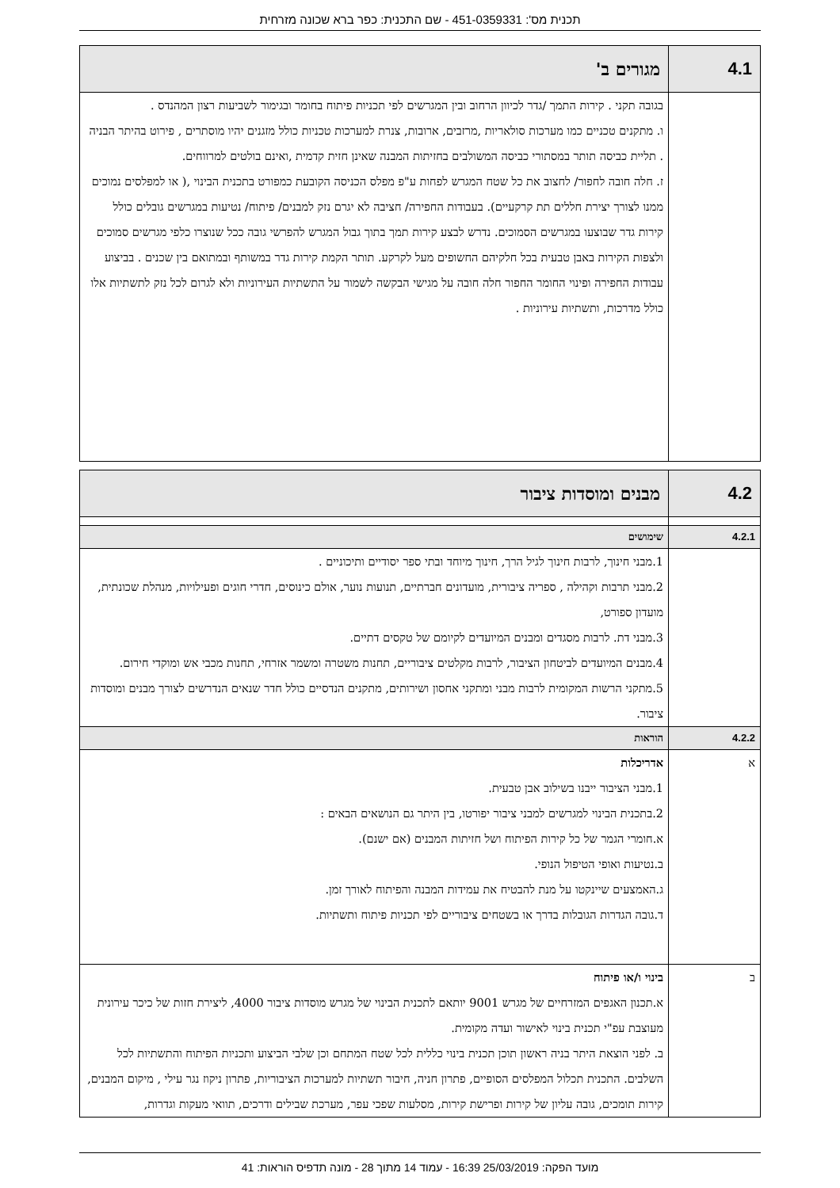תכנית מס': 451-0359331 - שם התכנית: כפר ברא שכונה מזרחית
| 4.1 | מגורים ב' |
| | בגובה תקני . קירות התמך /גדר לכיוון הרחוב ובין המגרשים לפי תכניות פיתוח בחומר ובגימור לשביעות רצון המהנדס . ו. מתקנים טכניים כמו מערכות סולאריות ,מרזבים, ארובות, צנרת למערכות טכניות כולל מזגנים יהיו מוסתרים , פירוט בהיתר הבניה . תליית כביסה תותר במסתורי כביסה המשולבים בחזיתות המבנה שאינן חזית קדמית ,ואינם בולטים למרווחים. ז. חלה חובה לחפור/ לחצוב את כל שטח המגרש לפחות ע"פ מפלס הכניסה הקובעת כמפורט בתכנית הבינוי ,( או למפלסים נמוכים ממנו לצורך יצירת חללים תת קרקעיים). בעבודות החפירה/ חציבה לא יגרם נזק למבנים/ פיתוח/ נטיעות במגרשים גובלים כולל קירות גדר שבוצעו במגרשים הסמוכים. נדרש לבצע קירות תמך בתוך גבול המגרש להפרשי גובה ככל שנוצרו כלפי מגרשים סמוכים ולצפות הקירות באבן טבעית בכל חלקיהם החשופים מעל לקרקע. תותר הקמת קירות גדר במשותף ובמתואם בין שכנים . בביצוע עבודות החפירה ופינוי החומר החפור חלה חובה על מגישי הבקשה לשמור על התשתיות העירוניות ולא לגרום לכל נזק לתשתיות אלו כולל מדרכות, ותשתיות עירוניות . |
| 4.2 | מבנים ומוסדות ציבור |
| 4.2.1 | שימושים |
| | 1.מבני חינוך, לרבות חינוך לגיל הרך, חינוך מיוחד ובתי ספר יסודיים ותיכוניים . 2.מבני תרבות וקהילה , ספריה ציבורית, מועדונים חברתיים, תנועות נוער, אולם כינוסים, חדרי חוגים ופעילויות, מנהלת שכונתית, מועדון ספורט, 3.מבני דת. לרבות מסגדים ומבנים המיועדים לקיומם של טקסים דתיים. 4.מבנים המיועדים לביטחון הציבור, לרבות מקלטים ציבוריים, תחנות משטרה ומשמר אזרחי, תחנות מכבי אש ומוקדי חירום. 5.מתקני הרשות המקומית לרבות מבני ומתקני אחסון ושירותים, מתקנים הנדסיים כולל חדר שנאים הנדרשים לצורך מבנים ומוסדות ציבור. |
| 4.2.2 | הוראות |
| א | אדריכלות 1.מבני הציבור ייבנו בשילוב אבן טבעית. 2.בתכנית הבינוי למגרשים למבני ציבור יפורטו, בין היתר גם הנושאים הבאים : א.חומרי הגמר של כל קירות הפיתוח ושל חזיתות המבנים (אם ישנם). ב.נטיעות ואופי הטיפול הנופי. ג.האמצעים שיינקטו על מנת להבטיח את עמידות המבנה והפיתוח לאורך זמן. ד.גובה הגדרות הגובלות בדרך או בשטחים ציבוריים לפי תכניות פיתוח ותשתיות. |
| ב | בינוי ו/או פיתוח א.תכנון האגפים המזרחיים של מגרש 9001 יותאם לתכנית הבינוי של מגרש מוסדות ציבור 4000, ליצירת חזות של כיכר עירונית מעוצבת עפ"י תכנית בינוי לאישור ועדה מקומית. ב. לפני הוצאת היתר בניה ראשון תוכן תכנית בינוי כללית לכל שטח המתחם וכן שלבי הביצוע ותכניות הפיתוח והתשתיות לכל השלבים. התכנית תכלול המפלסים הסופיים, פתרון חניה, חיבור תשתיות למערכות הציבוריות, פתרון ניקוז נגר עילי , מיקום המבנים, קירות תומכים, גובה עליון של קירות ופרישת קירות, מסלעות שפכי עפר, מערכת שבילים ודרכים, תוואי מעקות וגדרות, |
מועד הפקה: 25/03/2019 16:39 - עמוד 14 מתוך 28 - מונה תדפיס הוראות: 41